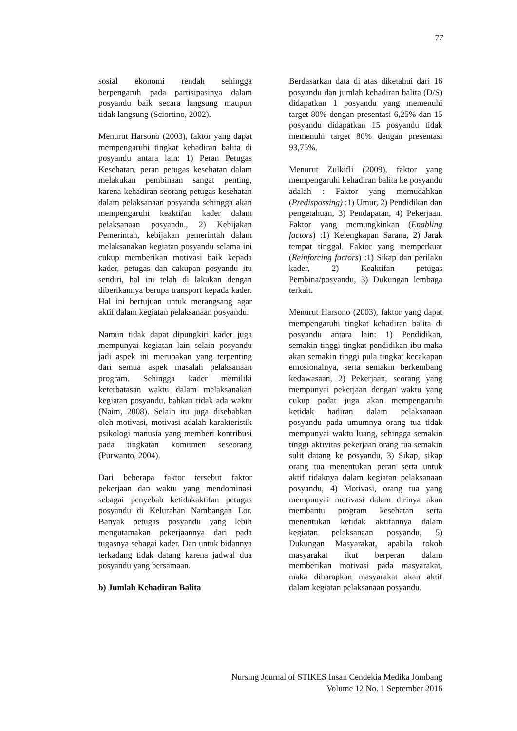77
sosial ekonomi rendah sehingga berpengaruh pada partisipasinya dalam posyandu baik secara langsung maupun tidak langsung (Sciortino, 2002).
Menurut Harsono (2003), faktor yang dapat mempengaruhi tingkat kehadiran balita di posyandu antara lain: 1) Peran Petugas Kesehatan, peran petugas kesehatan dalam melakukan pembinaan sangat penting, karena kehadiran seorang petugas kesehatan dalam pelaksanaan posyandu sehingga akan mempengaruhi keaktifan kader dalam pelaksanaan posyandu., 2) Kebijakan Pemerintah, kebijakan pemerintah dalam melaksanakan kegiatan posyandu selama ini cukup memberikan motivasi baik kepada kader, petugas dan cakupan posyandu itu sendiri, hal ini telah di lakukan dengan diberikannya berupa transport kepada kader. Hal ini bertujuan untuk merangsang agar aktif dalam kegiatan pelaksanaan posyandu.
Namun tidak dapat dipungkiri kader juga mempunyai kegiatan lain selain posyandu jadi aspek ini merupakan yang terpenting dari semua aspek masalah pelaksanaan program. Sehingga kader memiliki keterbatasan waktu dalam melaksanakan kegiatan posyandu, bahkan tidak ada waktu (Naim, 2008). Selain itu juga disebabkan oleh motivasi, motivasi adalah karakteristik psikologi manusia yang memberi kontribusi pada tingkatan komitmen seseorang (Purwanto, 2004).
Dari beberapa faktor tersebut faktor pekerjaan dan waktu yang mendominasi sebagai penyebab ketidakaktifan petugas posyandu di Kelurahan Nambangan Lor. Banyak petugas posyandu yang lebih mengutamakan pekerjaannya dari pada tugasnya sebagai kader. Dan untuk bidannya terkadang tidak datang karena jadwal dua posyandu yang bersamaan.
b) Jumlah Kehadiran Balita
Berdasarkan data di atas diketahui dari 16 posyandu dan jumlah kehadiran balita (D/S) didapatkan 1 posyandu yang memenuhi target 80% dengan presentasi 6,25% dan 15 posyandu didapatkan 15 posyandu tidak memenuhi target 80% dengan presentasi 93,75%.
Menurut Zulkifli (2009), faktor yang mempengaruhi kehadiran balita ke posyandu adalah : Faktor yang memudahkan (Predispossing) :1) Umur, 2) Pendidikan dan pengetahuan, 3) Pendapatan, 4) Pekerjaan. Faktor yang memungkinkan (Enabling factors) :1) Kelengkapan Sarana, 2) Jarak tempat tinggal. Faktor yang memperkuat (Reinforcing factors) :1) Sikap dan perilaku kader, 2) Keaktifan petugas Pembina/posyandu, 3) Dukungan lembaga terkait.
Menurut Harsono (2003), faktor yang dapat mempengaruhi tingkat kehadiran balita di posyandu antara lain: 1) Pendidikan, semakin tinggi tingkat pendidikan ibu maka akan semakin tinggi pula tingkat kecakapan emosionalnya, serta semakin berkembang kedawasaan, 2) Pekerjaan, seorang yang mempunyai pekerjaan dengan waktu yang cukup padat juga akan mempengaruhi ketidak hadiran dalam pelaksanaan posyandu pada umumnya orang tua tidak mempunyai waktu luang, sehingga semakin tinggi aktivitas pekerjaan orang tua semakin sulit datang ke posyandu, 3) Sikap, sikap orang tua menentukan peran serta untuk aktif tidaknya dalam kegiatan pelaksanaan posyandu, 4) Motivasi, orang tua yang mempunyai motivasi dalam dirinya akan membantu program kesehatan serta menentukan ketidak aktifannya dalam kegiatan pelaksanaan posyandu, 5) Dukungan Masyarakat, apabila tokoh masyarakat ikut berperan dalam memberikan motivasi pada masyarakat, maka diharapkan masyarakat akan aktif dalam kegiatan pelaksanaan posyandu.
Nursing Journal of STIKES Insan Cendekia Medika Jombang
Volume 12 No. 1 September 2016